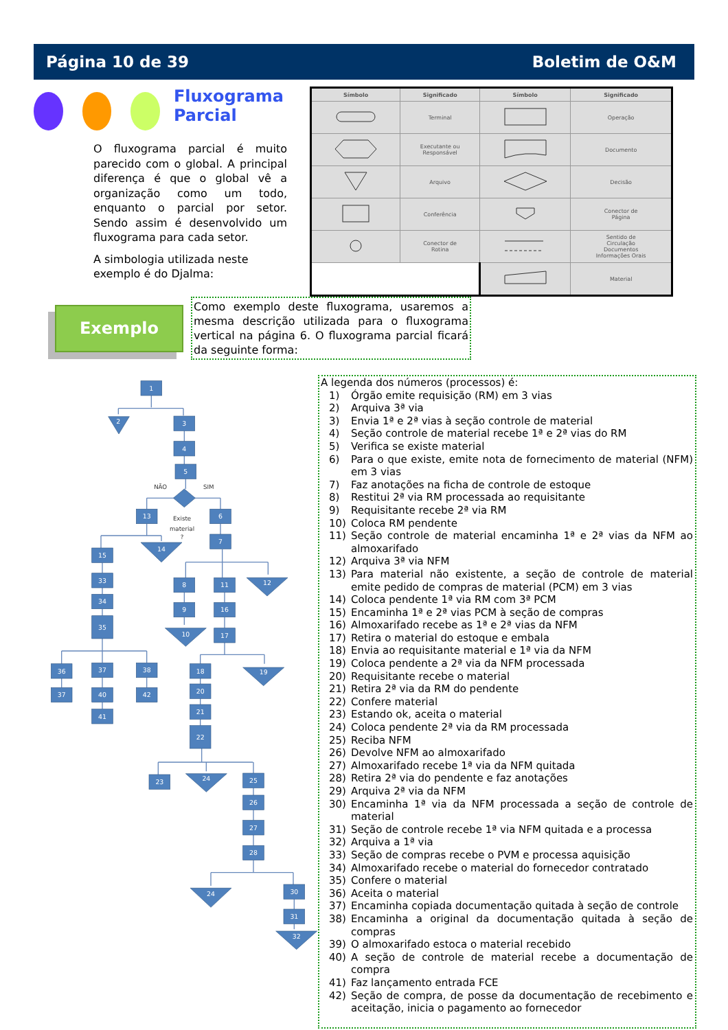Página 10 de 39 Boletim de O&M
Fluxograma Parcial
O fluxograma parcial é muito parecido com o global. A principal diferença é que o global vê a organização como um todo, enquanto o parcial por setor. Sendo assim é desenvolvido um fluxograma para cada setor.
A simbologia utilizada neste exemplo é do Djalma:
| Símbolo | Significado | Símbolo | Significado |
| --- | --- | --- | --- |
| | Terminal | | Operação |
| | Executante ou Responsável | | Documento |
| | Arquivo | | Decisão |
| | Conferência | | Conector de Página |
| | Conector de Rotina | | Sentido de Circulação Documentos Informações Orais |
| | | | Material |
Exemplo
Como exemplo deste fluxograma, usaremos a mesma descrição utilizada para o fluxograma vertical na página 6. O fluxograma parcial ficará da seguinte forma:
1
2
3
4
5
13
6
7
14
15
33
34
35
8
11
12
9
16
10
17
36
37
38
37
40
42
41
18
19
20
21
22
23
24
25
26
27
28
24
30
31
32
NÃO
SIM
Existe
material
?
A legenda dos números (processos) é:
| 1) | Órgão emite requisição (RM) em 3 vias |
| 2) | Arquiva 3ª via |
| 3) | Envia 1ª e 2ª vias à seção controle de material |
| 4) | Seção controle de material recebe 1ª e 2ª vias do RM |
| 5) | Verifica se existe material |
| 6) | Para o que existe, emite nota de fornecimento de material (NFM) em 3 vias |
| 7) | Faz anotações na ficha de controle de estoque |
| 8) | Restitui 2ª via RM processada ao requisitante |
| 9) | Requisitante recebe 2ª via RM |
| 10) | Coloca RM pendente |
| 11) | Seção controle de material encaminha 1ª e 2ª vias da NFM ao almoxarifado |
| 12) | Arquiva 3ª via NFM |
| 13) | Para material não existente, a seção de controle de material emite pedido de compras de material (PCM) em 3 vias |
| 14) | Coloca pendente 1ª via RM com 3ª PCM |
| 15) | Encaminha 1ª e 2ª vias PCM à seção de compras |
| 16) | Almoxarifado recebe as 1ª e 2ª vias da NFM |
| 17) | Retira o material do estoque e embala |
| 18) | Envia ao requisitante material e 1ª via da NFM |
| 19) | Coloca pendente a 2ª via da NFM processada |
| 20) | Requisitante recebe o material |
| 21) | Retira 2ª via da RM do pendente |
| 22) | Confere material |
| 23) | Estando ok, aceita o material |
| 24) | Coloca pendente 2ª via da RM processada |
| 25) | Reciba NFM |
| 26) | Devolve NFM ao almoxarifado |
| 27) | Almoxarifado recebe 1ª via da NFM quitada |
| 28) | Retira 2ª via do pendente e faz anotações |
| 29) | Arquiva 2ª via da NFM |
| 30) | Encaminha 1ª via da NFM processada a seção de controle de material |
| 31) | Seção de controle recebe 1ª via NFM quitada e a processa |
| 32) | Arquiva a 1ª via |
| 33) | Seção de compras recebe o PVM e processa aquisição |
| 34) | Almoxarifado recebe o material do fornecedor contratado |
| 35) | Confere o material |
| 36) | Aceita o material |
| 37) | Encaminha copiada documentação quitada à seção de controle |
| 38) | Encaminha a original da documentação quitada à seção de compras |
| 39) | O almoxarifado estoca o material recebido |
| 40) | A seção de controle de material recebe a documentação de compra |
| 41) | Faz lançamento entrada FCE |
| 42) | Seção de compra, de posse da documentação de recebimento e aceitação, inicia o pagamento ao fornecedor |